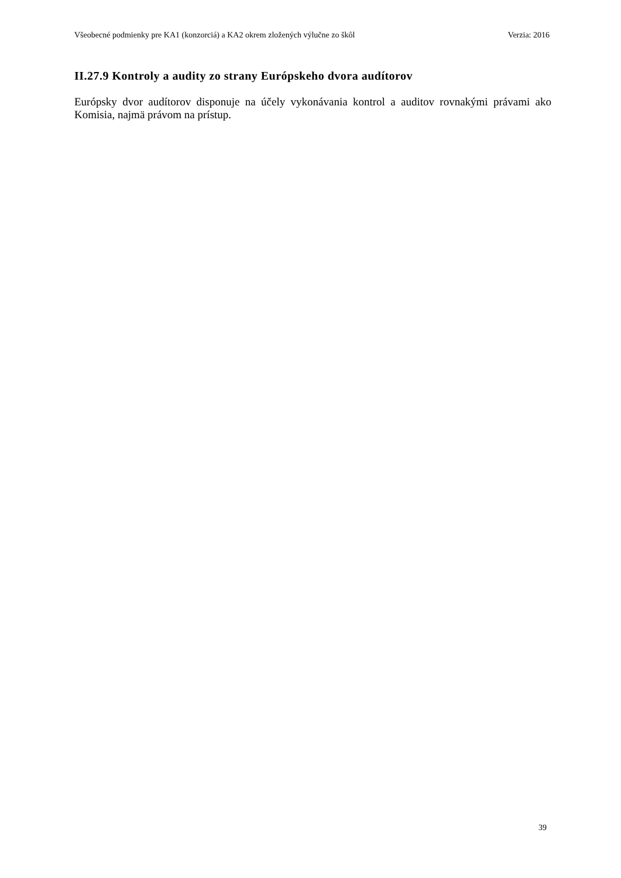Všeobecné podmienky pre KA1 (konzorciá) a KA2 okrem zložených výlučne zo škôl Verzia: 2016
II.27.9 Kontroly a audity zo strany Európskeho dvora audítorov
Európsky dvor audítorov disponuje na účely vykonávania kontrol a auditov rovnakými právami ako Komisia, najmä právom na prístup.
39